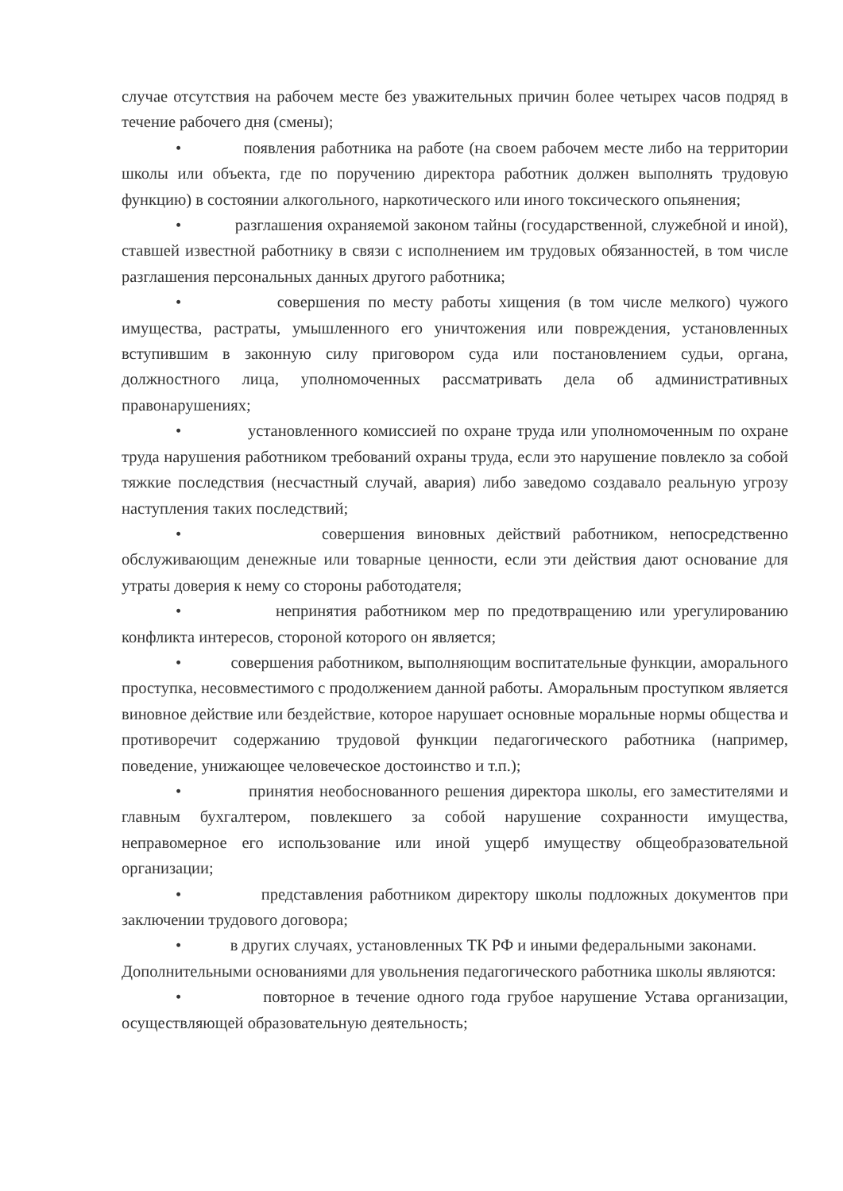случае отсутствия на рабочем месте без уважительных причин более четырех часов подряд в течение рабочего дня (смены);
• появления работника на работе (на своем рабочем месте либо на территории школы или объекта, где по поручению директора работник должен выполнять трудовую функцию) в состоянии алкогольного, наркотического или иного токсического опьянения;
• разглашения охраняемой законом тайны (государственной, служебной и иной), ставшей известной работнику в связи с исполнением им трудовых обязанностей, в том числе разглашения персональных данных другого работника;
• совершения по месту работы хищения (в том числе мелкого) чужого имущества, растраты, умышленного его уничтожения или повреждения, установленных вступившим в законную силу приговором суда или постановлением судьи, органа, должностного лица, уполномоченных рассматривать дела об административных правонарушениях;
• установленного комиссией по охране труда или уполномоченным по охране труда нарушения работником требований охраны труда, если это нарушение повлекло за собой тяжкие последствия (несчастный случай, авария) либо заведомо создавало реальную угрозу наступления таких последствий;
• совершения виновных действий работником, непосредственно обслуживающим денежные или товарные ценности, если эти действия дают основание для утраты доверия к нему со стороны работодателя;
• непринятия работником мер по предотвращению или урегулированию конфликта интересов, стороной которого он является;
• совершения работником, выполняющим воспитательные функции, аморального проступка, несовместимого с продолжением данной работы. Аморальным проступком является виновное действие или бездействие, которое нарушает основные моральные нормы общества и противоречит содержанию трудовой функции педагогического работника (например, поведение, унижающее человеческое достоинство и т.п.);
• принятия необоснованного решения директора школы, его заместителями и главным бухгалтером, повлекшего за собой нарушение сохранности имущества, неправомерное его использование или иной ущерб имуществу общеобразовательной организации;
• представления работником директору школы подложных документов при заключении трудового договора;
• в других случаях, установленных ТК РФ и иными федеральными законами.
Дополнительными основаниями для увольнения педагогического работника школы являются:
• повторное в течение одного года грубое нарушение Устава организации, осуществляющей образовательную деятельность;